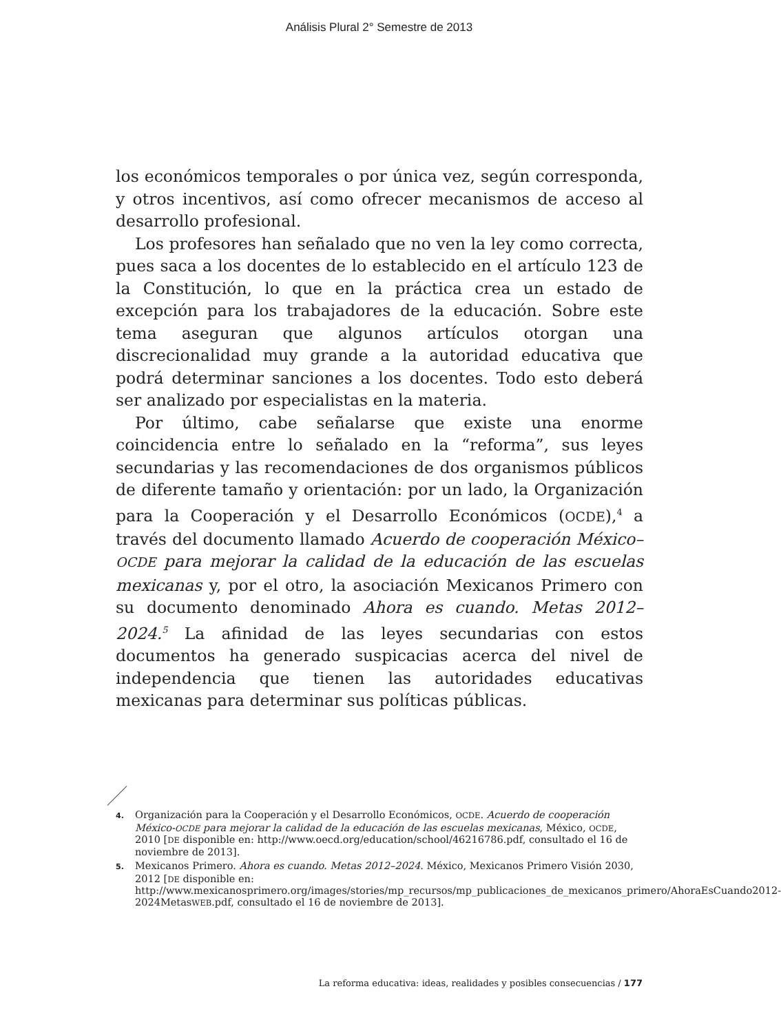Análisis Plural 2° Semestre de 2013
los económicos temporales o por única vez, según corresponda, y otros incentivos, así como ofrecer mecanismos de acceso al desarrollo profesional.
Los profesores han señalado que no ven la ley como correcta, pues saca a los docentes de lo establecido en el artículo 123 de la Constitución, lo que en la práctica crea un estado de excepción para los trabajadores de la educación. Sobre este tema aseguran que algunos artículos otorgan una discrecionalidad muy grande a la autoridad educativa que podrá determinar sanciones a los docentes. Todo esto deberá ser analizado por especialistas en la materia.
Por último, cabe señalarse que existe una enorme coincidencia entre lo señalado en la “reforma”, sus leyes secundarias y las recomendaciones de dos organismos públicos de diferente tamaño y orientación: por un lado, la Organización para la Cooperación y el Desarrollo Económicos (OCDE),<sup>4</sup> a través del documento llamado Acuerdo de cooperación México–OCDE para mejorar la calidad de la educación de las escuelas mexicanas y, por el otro, la asociación Mexicanos Primero con su documento denominado Ahora es cuando. Metas 2012–2024.<sup>5</sup> La afinidad de las leyes secundarias con estos documentos ha generado suspicacias acerca del nivel de independencia que tienen las autoridades educativas mexicanas para determinar sus políticas públicas.
4. Organización para la Cooperación y el Desarrollo Económicos, OCDE. Acuerdo de cooperación México-OCDE para mejorar la calidad de la educación de las escuelas mexicanas, México, OCDE, 2010 [DE disponible en: http://www.oecd.org/education/school/46216786.pdf, consultado el 16 de noviembre de 2013].
5. Mexicanos Primero. Ahora es cuando. Metas 2012–2024. México, Mexicanos Primero Visión 2030, 2012 [DE disponible en: http://www.mexicanosprimero.org/images/stories/mp_recursos/mp_publicaciones_de_mexicanos_primero/AhoraEsCuando2012-2024MetasWEB.pdf, consultado el 16 de noviembre de 2013].
La reforma educativa: ideas, realidades y posibles consecuencias / 177